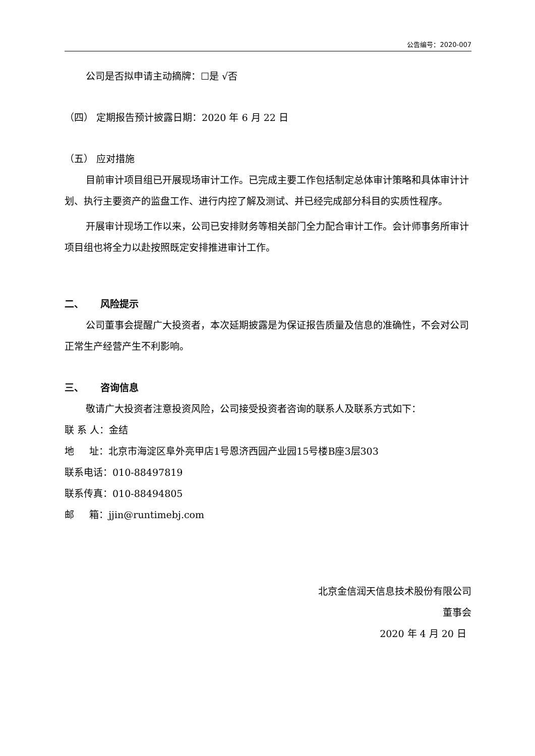公告编号：2020-007
公司是否拟申请主动摘牌：☐是 √否
（四） 定期报告预计披露日期：2020 年 6 月 22 日
（五） 应对措施
目前审计项目组已开展现场审计工作。已完成主要工作包括制定总体审计策略和具体审计计划、执行主要资产的监盘工作、进行内控了解及测试、并已经完成部分科目的实质性程序。
开展审计现场工作以来，公司已安排财务等相关部门全力配合审计工作。会计师事务所审计项目组也将全力以赴按照既定安排推进审计工作。
二、 风险提示
公司董事会提醒广大投资者，本次延期披露是为保证报告质量及信息的准确性，不会对公司正常生产经营产生不利影响。
三、 咨询信息
敬请广大投资者注意投资风险，公司接受投资者咨询的联系人及联系方式如下：
联 系 人：金结
地 址：北京市海淀区阜外亮甲店1号恩济西园产业园15号楼B座3层303
联系电话：010-88497819
联系传真：010-88494805
邮 箱：jjin@runtimebj.com
北京金信润天信息技术股份有限公司
董事会
2020 年 4 月 20 日